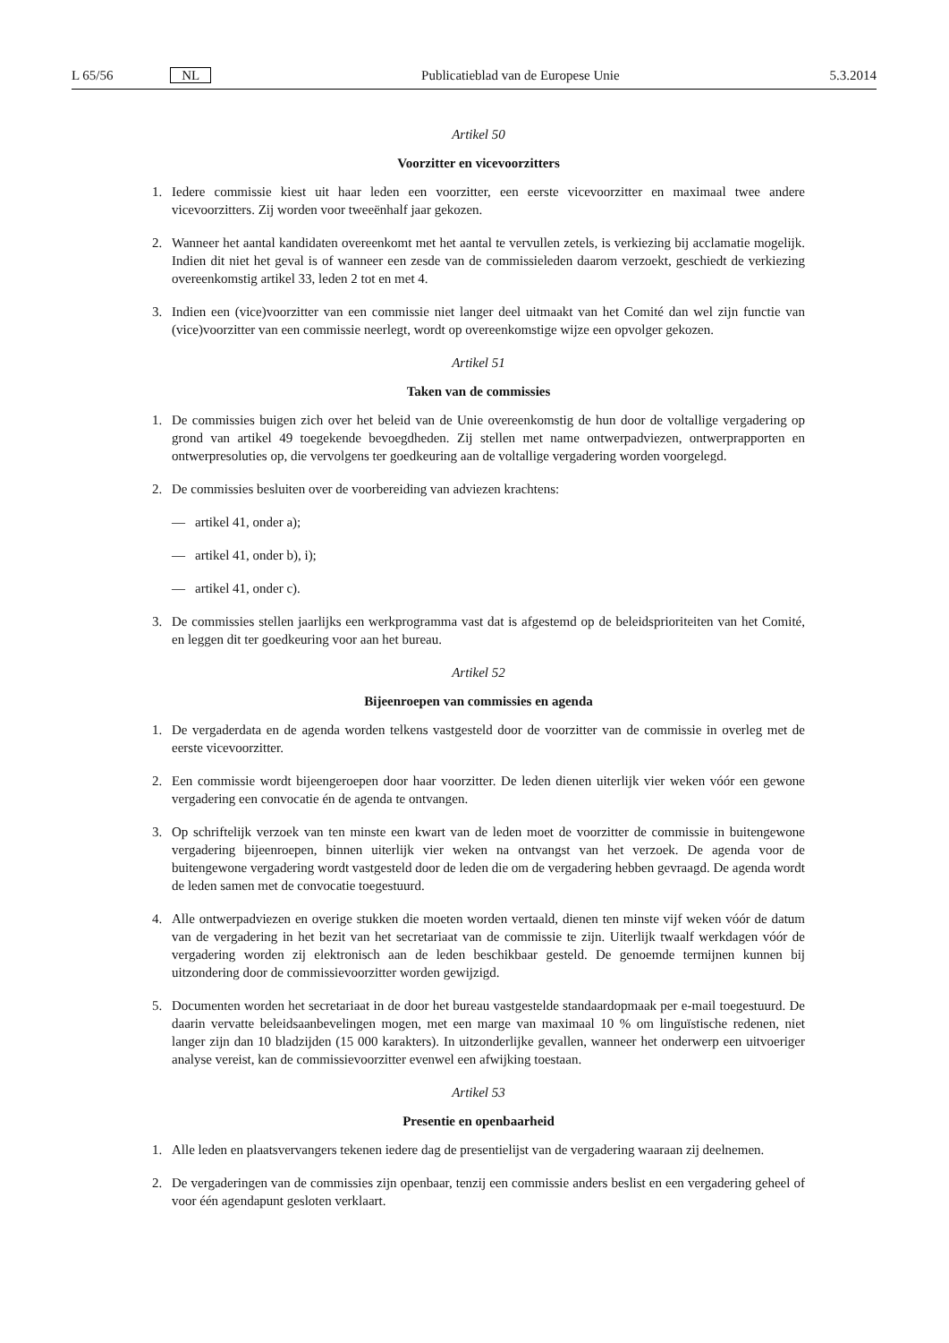L 65/56 NL Publicatieblad van de Europese Unie 5.3.2014
Artikel 50
Voorzitter en vicevoorzitters
1. Iedere commissie kiest uit haar leden een voorzitter, een eerste vicevoorzitter en maximaal twee andere vicevoorzitters. Zij worden voor tweeënhalf jaar gekozen.
2. Wanneer het aantal kandidaten overeenkomt met het aantal te vervullen zetels, is verkiezing bij acclamatie mogelijk. Indien dit niet het geval is of wanneer een zesde van de commissieleden daarom verzoekt, geschiedt de verkiezing overeenkomstig artikel 33, leden 2 tot en met 4.
3. Indien een (vice)voorzitter van een commissie niet langer deel uitmaakt van het Comité dan wel zijn functie van (vice)voorzitter van een commissie neerlegt, wordt op overeenkomstige wijze een opvolger gekozen.
Artikel 51
Taken van de commissies
1. De commissies buigen zich over het beleid van de Unie overeenkomstig de hun door de voltallige vergadering op grond van artikel 49 toegekende bevoegdheden. Zij stellen met name ontwerpadviezen, ontwerprapporten en ontwerpresoluties op, die vervolgens ter goedkeuring aan de voltallige vergadering worden voorgelegd.
2. De commissies besluiten over de voorbereiding van adviezen krachtens:
— artikel 41, onder a);
— artikel 41, onder b), i);
— artikel 41, onder c).
3. De commissies stellen jaarlijks een werkprogramma vast dat is afgestemd op de beleidsprioriteiten van het Comité, en leggen dit ter goedkeuring voor aan het bureau.
Artikel 52
Bijeenroepen van commissies en agenda
1. De vergaderdata en de agenda worden telkens vastgesteld door de voorzitter van de commissie in overleg met de eerste vicevoorzitter.
2. Een commissie wordt bijeengeroepen door haar voorzitter. De leden dienen uiterlijk vier weken vóór een gewone vergadering een convocatie én de agenda te ontvangen.
3. Op schriftelijk verzoek van ten minste een kwart van de leden moet de voorzitter de commissie in buitengewone vergadering bijeenroepen, binnen uiterlijk vier weken na ontvangst van het verzoek. De agenda voor de buitengewone vergadering wordt vastgesteld door de leden die om de vergadering hebben gevraagd. De agenda wordt de leden samen met de convocatie toegestuurd.
4. Alle ontwerpadviezen en overige stukken die moeten worden vertaald, dienen ten minste vijf weken vóór de datum van de vergadering in het bezit van het secretariaat van de commissie te zijn. Uiterlijk twaalf werkdagen vóór de vergadering worden zij elektronisch aan de leden beschikbaar gesteld. De genoemde termijnen kunnen bij uitzondering door de commissievoorzitter worden gewijzigd.
5. Documenten worden het secretariaat in de door het bureau vastgestelde standaardopmaak per e-mail toegestuurd. De daarin vervatte beleidsaanbevelingen mogen, met een marge van maximaal 10 % om linguïstische redenen, niet langer zijn dan 10 bladzijden (15 000 karakters). In uitzonderlijke gevallen, wanneer het onderwerp een uitvoeriger analyse vereist, kan de commissievoorzitter evenwel een afwijking toestaan.
Artikel 53
Presentie en openbaarheid
1. Alle leden en plaatsvervangers tekenen iedere dag de presentielijst van de vergadering waaraan zij deelnemen.
2. De vergaderingen van de commissies zijn openbaar, tenzij een commissie anders beslist en een vergadering geheel of voor één agendapunt gesloten verklaart.